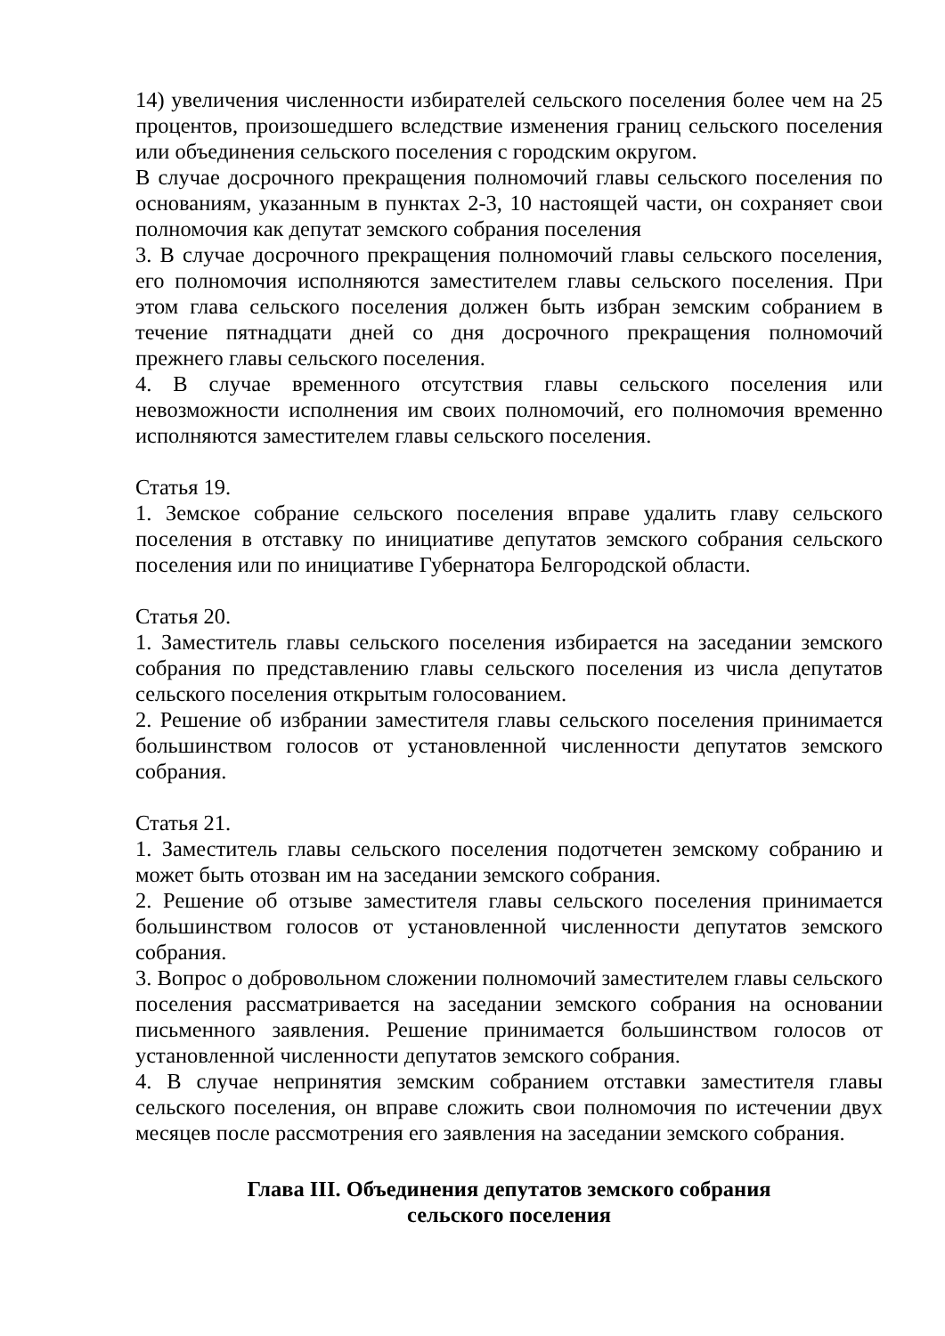14) увеличения численности избирателей сельского поселения более чем на 25 процентов, произошедшего вследствие изменения границ сельского поселения или объединения сельского поселения с городским округом.
В случае досрочного прекращения полномочий главы сельского поселения по основаниям, указанным в пунктах 2-3, 10 настоящей части, он сохраняет свои полномочия как депутат земского собрания поселения
3. В случае досрочного прекращения полномочий главы сельского поселения, его полномочия исполняются заместителем главы сельского поселения. При этом глава сельского поселения должен быть избран земским собранием в течение пятнадцати дней со дня досрочного прекращения полномочий прежнего главы сельского поселения.
4. В случае временного отсутствия главы сельского поселения или невозможности исполнения им своих полномочий, его полномочия временно исполняются заместителем главы сельского поселения.
Статья 19.
1. Земское собрание сельского поселения вправе удалить главу сельского поселения в отставку по инициативе депутатов земского собрания сельского поселения или по инициативе Губернатора Белгородской области.
Статья 20.
1. Заместитель главы сельского поселения избирается на заседании земского собрания по представлению главы сельского поселения из числа депутатов сельского поселения открытым голосованием.
2. Решение об избрании заместителя главы сельского поселения принимается большинством голосов от установленной численности депутатов земского собрания.
Статья 21.
1. Заместитель главы сельского поселения подотчетен земскому собранию и может быть отозван им на заседании земского собрания.
2. Решение об отзыве заместителя главы сельского поселения принимается большинством голосов от установленной численности депутатов земского собрания.
3. Вопрос о добровольном сложении полномочий заместителем главы сельского поселения рассматривается на заседании земского собрания на основании письменного заявления. Решение принимается большинством голосов от установленной численности депутатов земского собрания.
4. В случае непринятия земским собранием отставки заместителя главы сельского поселения, он вправе сложить свои полномочия по истечении двух месяцев после рассмотрения его заявления на заседании земского собрания.
Глава III. Объединения депутатов земского собрания
сельского поселения